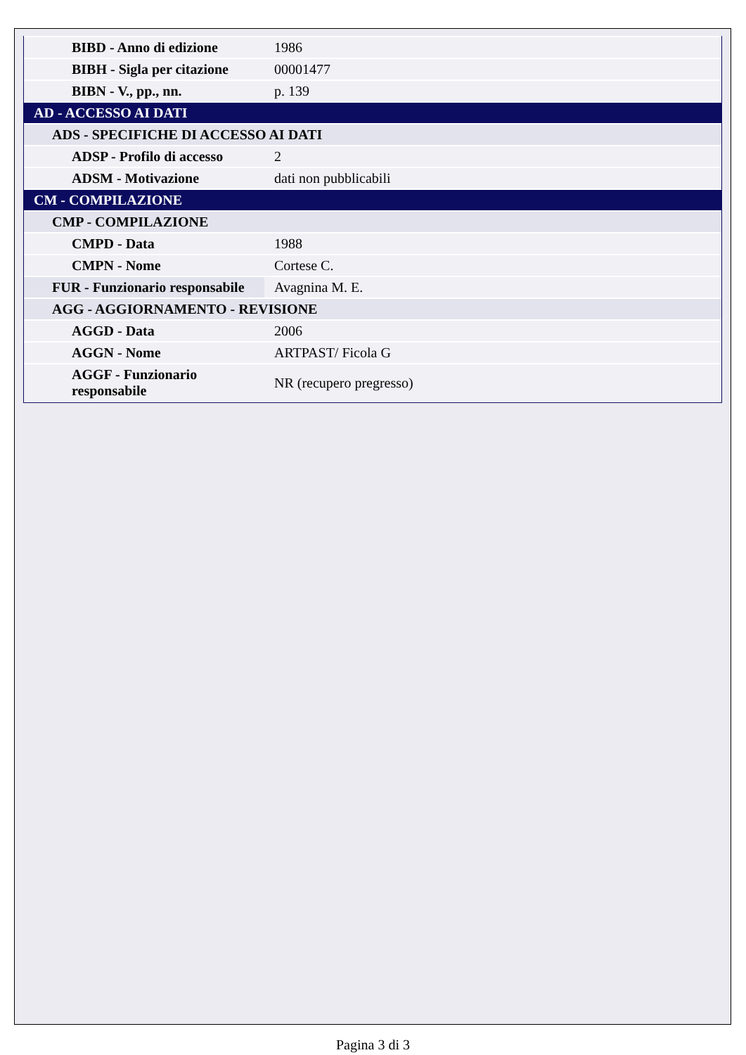| BIBD - Anno di edizione | 1986 |
| BIBH - Sigla per citazione | 00001477 |
| BIBN - V., pp., nn. | p. 139 |
| AD - ACCESSO AI DATI | |
| ADS - SPECIFICHE DI ACCESSO AI DATI | |
| ADSP - Profilo di accesso | 2 |
| ADSM - Motivazione | dati non pubblicabili |
| CM - COMPILAZIONE | |
| CMP - COMPILAZIONE | |
| CMPD - Data | 1988 |
| CMPN - Nome | Cortese C. |
| FUR - Funzionario responsabile | Avagnina M. E. |
| AGG - AGGIORNAMENTO - REVISIONE | |
| AGGD - Data | 2006 |
| AGGN - Nome | ARTPAST/ Ficola G |
| AGGF - Funzionario responsabile | NR (recupero pregresso) |
Pagina 3 di 3